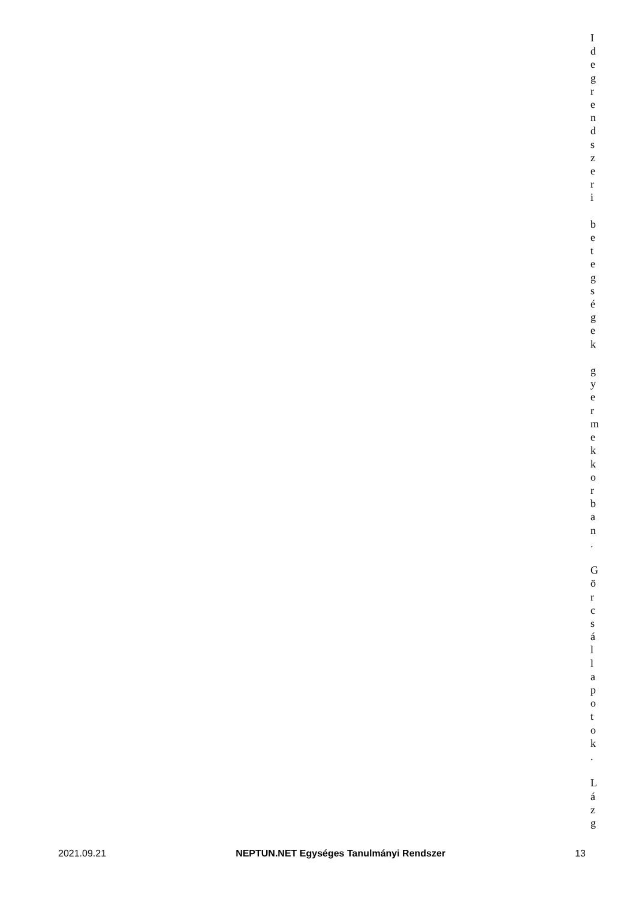I
d
e
g
r
e
n
d
s
z
e
r
i
b
e
t
e
g
s
é
g
e
k
g
y
e
r
m
e
k
k
o
r
b
a
n
.
G
ö
r
c
s
á
l
l
a
p
o
t
o
k
.
L
á
z
g
2021.09.21 NEPTUN.NET Egységes Tanulmányi Rendszer 13